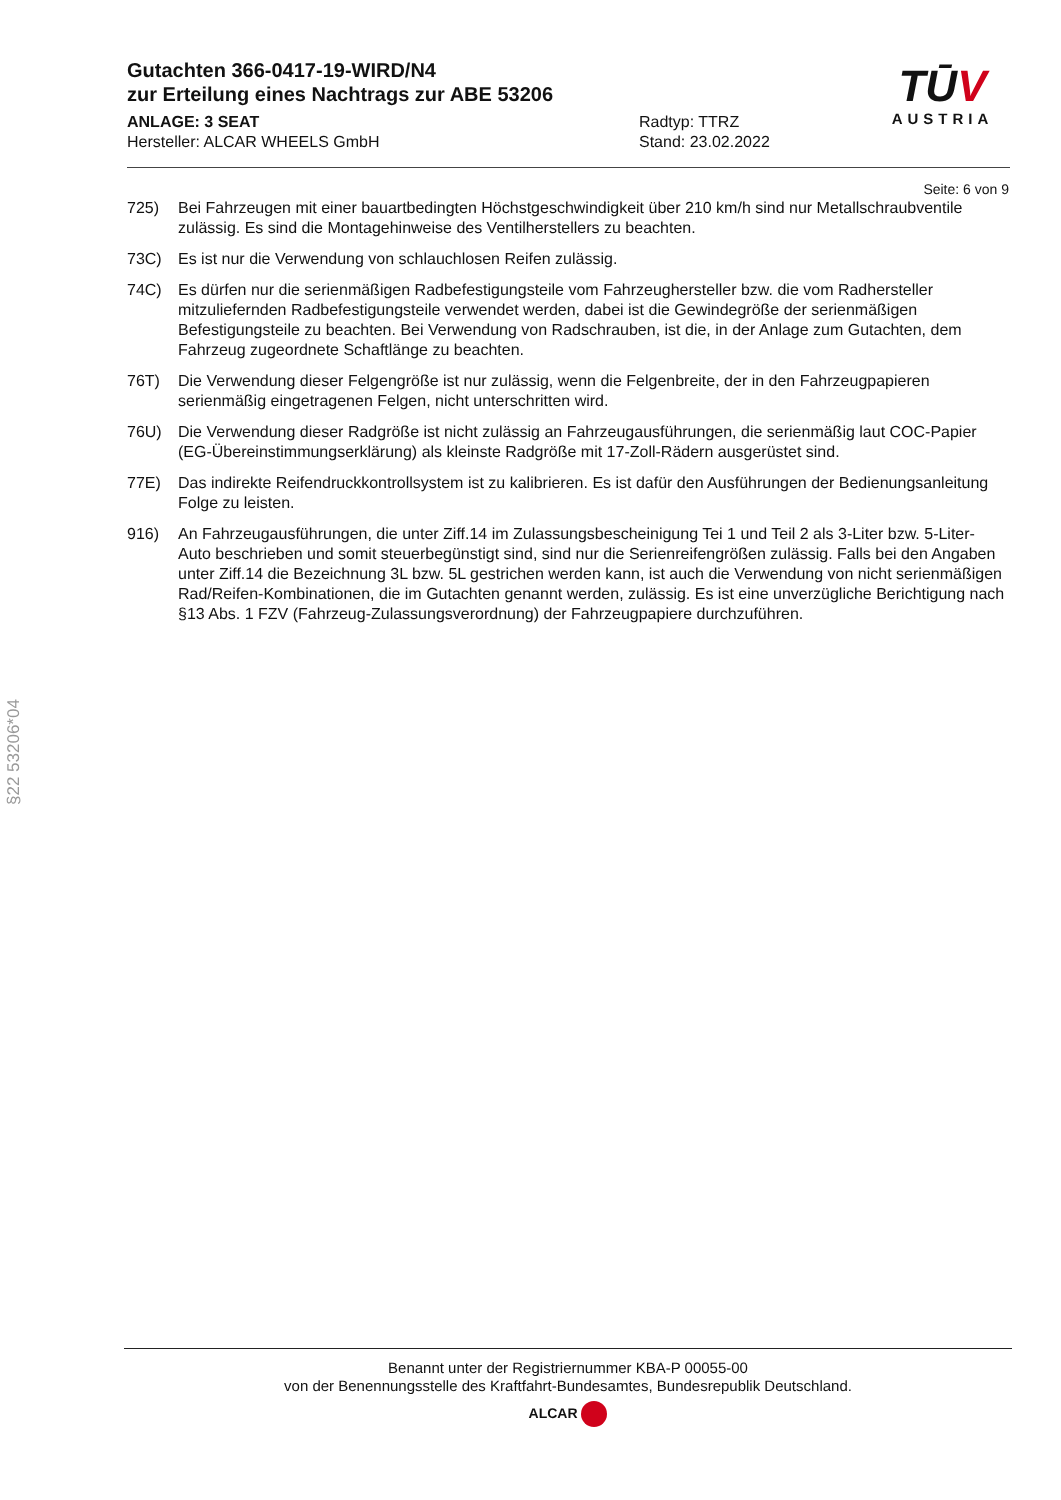Gutachten 366-0417-19-WIRD/N4
zur Erteilung eines Nachtrags zur ABE 53206
ANLAGE: 3 SEAT
Hersteller: ALCAR WHEELS GmbH
Radtyp: TTRZ
Stand: 23.02.2022
TŪV
AUSTRIA
Seite: 6 von 9
725) Bei Fahrzeugen mit einer bauartbedingten Höchstgeschwindigkeit über 210 km/h sind nur Metallschraubventile zulässig. Es sind die Montagehinweise des Ventilherstellers zu beachten.
73C) Es ist nur die Verwendung von schlauchlosen Reifen zulässig.
74C) Es dürfen nur die serienmäßigen Radbefestigungsteile vom Fahrzeughersteller bzw. die vom Radhersteller mitzuliefernden Radbefestigungsteile verwendet werden, dabei ist die Gewindegröße der serienmäßigen Befestigungsteile zu beachten. Bei Verwendung von Radschrauben, ist die, in der Anlage zum Gutachten, dem Fahrzeug zugeordnete Schaftlänge zu beachten.
76T) Die Verwendung dieser Felgengröße ist nur zulässig, wenn die Felgenbreite, der in den Fahrzeugpapieren serienmäßig eingetragenen Felgen, nicht unterschritten wird.
76U) Die Verwendung dieser Radgröße ist nicht zulässig an Fahrzeugausführungen, die serienmäßig laut COC-Papier (EG-Übereinstimmungserklärung) als kleinste Radgröße mit 17-Zoll-Rädern ausgerüstet sind.
77E) Das indirekte Reifendruckkontrollsystem ist zu kalibrieren. Es ist dafür den Ausführungen der Bedienungsanleitung Folge zu leisten.
916) An Fahrzeugausführungen, die unter Ziff.14 im Zulassungsbescheinigung Tei 1 und Teil 2 als 3-Liter bzw. 5-Liter-Auto beschrieben und somit steuerbegünstigt sind, sind nur die Serienreifengrößen zulässig. Falls bei den Angaben unter Ziff.14 die Bezeichnung 3L bzw. 5L gestrichen werden kann, ist auch die Verwendung von nicht serienmäßigen Rad/Reifen-Kombinationen, die im Gutachten genannt werden, zulässig. Es ist eine unverzügliche Berichtigung nach §13 Abs. 1 FZV (Fahrzeug-Zulassungsverordnung) der Fahrzeugpapiere durchzuführen.
§22 53206*04
Benannt unter der Registriernummer KBA-P 00055-00
von der Benennungsstelle des Kraftfahrt-Bundesamtes, Bundesrepublik Deutschland.
ALCAR